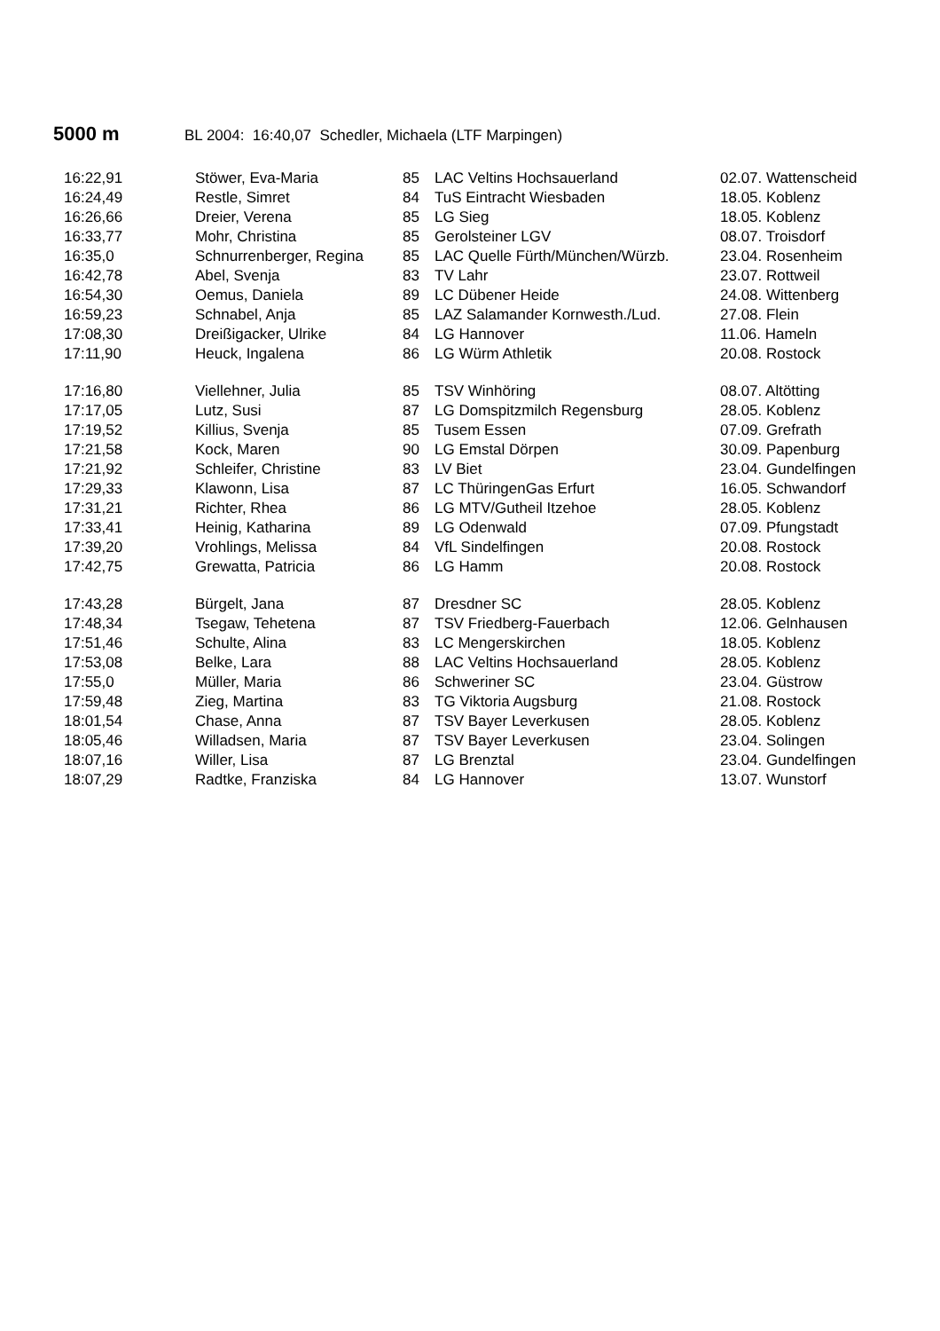5000 m BL 2004: 16:40,07 Schedler, Michaela (LTF Marpingen)
| 16:22,91 | Stöwer, Eva-Maria | 85 | LAC Veltins Hochsauerland | 02.07. Wattenscheid |
| 16:24,49 | Restle, Simret | 84 | TuS Eintracht Wiesbaden | 18.05. Koblenz |
| 16:26,66 | Dreier, Verena | 85 | LG Sieg | 18.05. Koblenz |
| 16:33,77 | Mohr, Christina | 85 | Gerolsteiner LGV | 08.07. Troisdorf |
| 16:35,0 | Schnurrenberger, Regina | 85 | LAC Quelle Fürth/München/Würzb. | 23.04. Rosenheim |
| 16:42,78 | Abel, Svenja | 83 | TV Lahr | 23.07. Rottweil |
| 16:54,30 | Oemus, Daniela | 89 | LC Dübener Heide | 24.08. Wittenberg |
| 16:59,23 | Schnabel, Anja | 85 | LAZ Salamander Kornwesth./Lud. | 27.08. Flein |
| 17:08,30 | Dreißigacker, Ulrike | 84 | LG Hannover | 11.06. Hameln |
| 17:11,90 | Heuck, Ingalena | 86 | LG Würm Athletik | 20.08. Rostock |
| 17:16,80 | Viellehner, Julia | 85 | TSV Winhöring | 08.07. Altötting |
| 17:17,05 | Lutz, Susi | 87 | LG Domspitzmilch Regensburg | 28.05. Koblenz |
| 17:19,52 | Killius, Svenja | 85 | Tusem Essen | 07.09. Grefrath |
| 17:21,58 | Kock, Maren | 90 | LG Emstal Dörpen | 30.09. Papenburg |
| 17:21,92 | Schleifer, Christine | 83 | LV Biet | 23.04. Gundelfingen |
| 17:29,33 | Klawonn, Lisa | 87 | LC ThüringenGas Erfurt | 16.05. Schwandorf |
| 17:31,21 | Richter, Rhea | 86 | LG MTV/Gutheil Itzehoe | 28.05. Koblenz |
| 17:33,41 | Heinig, Katharina | 89 | LG Odenwald | 07.09. Pfungstadt |
| 17:39,20 | Vrohlings, Melissa | 84 | VfL Sindelfingen | 20.08. Rostock |
| 17:42,75 | Grewatta, Patricia | 86 | LG Hamm | 20.08. Rostock |
| 17:43,28 | Bürgelt, Jana | 87 | Dresdner SC | 28.05. Koblenz |
| 17:48,34 | Tsegaw, Tehetena | 87 | TSV Friedberg-Fauerbach | 12.06. Gelnhausen |
| 17:51,46 | Schulte, Alina | 83 | LC Mengerskirchen | 18.05. Koblenz |
| 17:53,08 | Belke, Lara | 88 | LAC Veltins Hochsauerland | 28.05. Koblenz |
| 17:55,0 | Müller, Maria | 86 | Schweriner SC | 23.04. Güstrow |
| 17:59,48 | Zieg, Martina | 83 | TG Viktoria Augsburg | 21.08. Rostock |
| 18:01,54 | Chase, Anna | 87 | TSV Bayer Leverkusen | 28.05. Koblenz |
| 18:05,46 | Willadsen, Maria | 87 | TSV Bayer Leverkusen | 23.04. Solingen |
| 18:07,16 | Willer, Lisa | 87 | LG Brenztal | 23.04. Gundelfingen |
| 18:07,29 | Radtke, Franziska | 84 | LG Hannover | 13.07. Wunstorf |